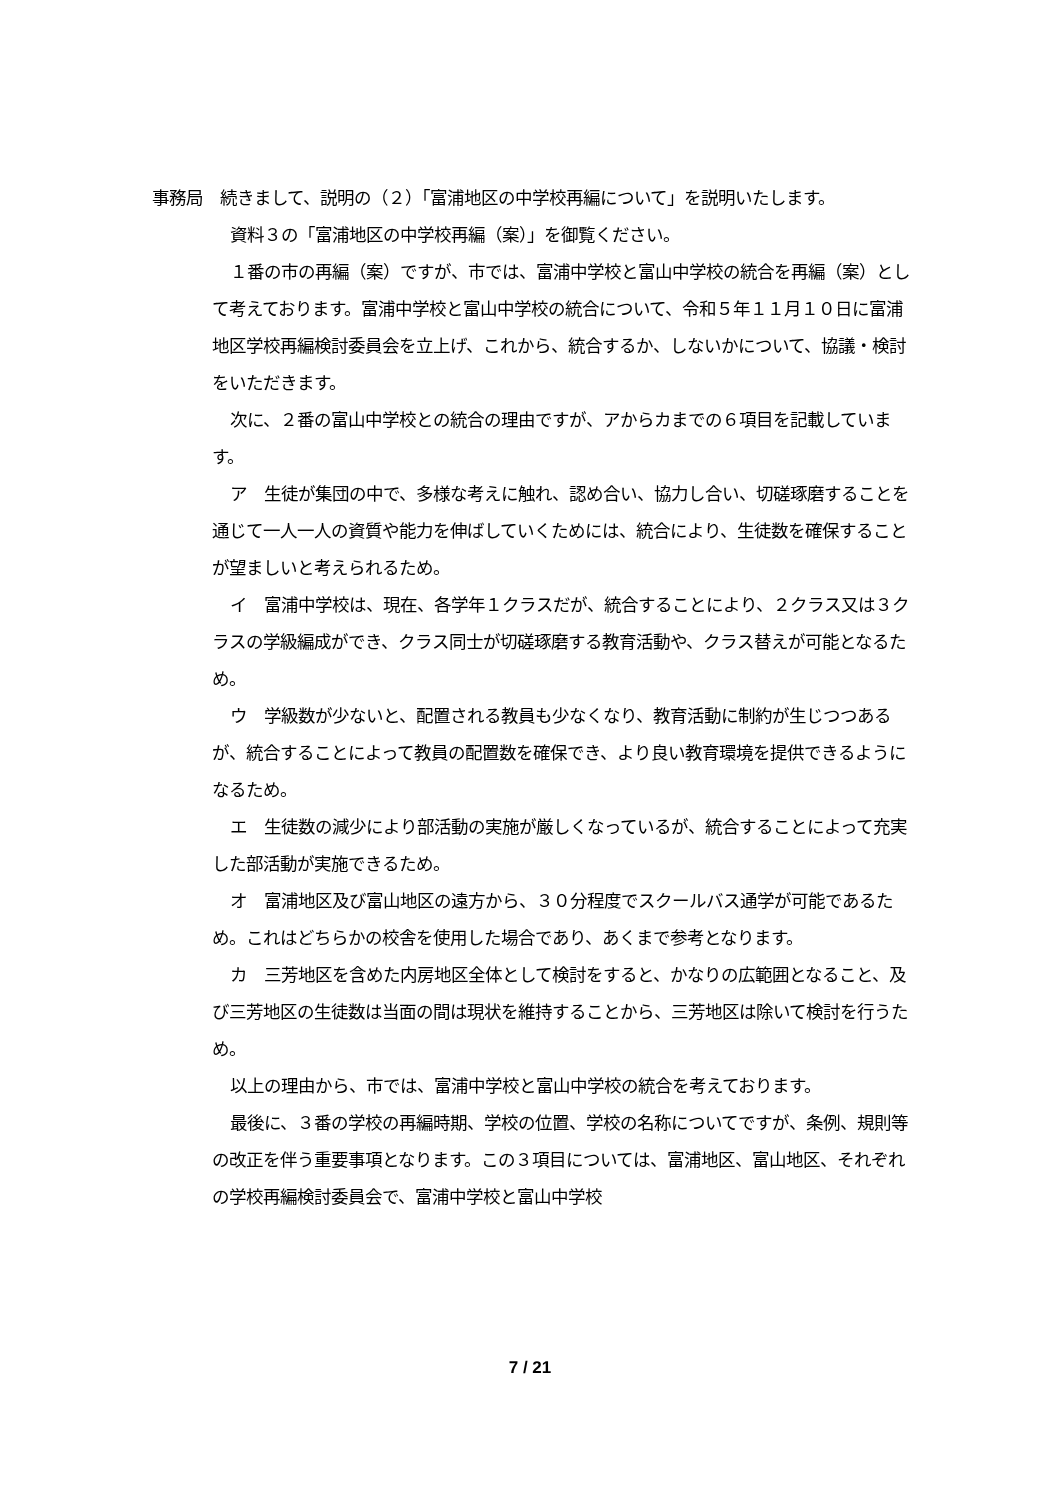事務局　続きまして、説明の（２）「富浦地区の中学校再編について」を説明いたします。
資料３の「富浦地区の中学校再編（案）」を御覧ください。
１番の市の再編（案）ですが、市では、富浦中学校と富山中学校の統合を再編（案）として考えております。富浦中学校と富山中学校の統合について、令和５年１１月１０日に富浦地区学校再編検討委員会を立上げ、これから、統合するか、しないかについて、協議・検討をいただきます。
次に、２番の富山中学校との統合の理由ですが、アからカまでの６項目を記載しています。
ア　生徒が集団の中で、多様な考えに触れ、認め合い、協力し合い、切磋琢磨することを通じて一人一人の資質や能力を伸ばしていくためには、統合により、生徒数を確保することが望ましいと考えられるため。
イ　富浦中学校は、現在、各学年１クラスだが、統合することにより、２クラス又は３クラスの学級編成ができ、クラス同士が切磋琢磨する教育活動や、クラス替えが可能となるため。
ウ　学級数が少ないと、配置される教員も少なくなり、教育活動に制約が生じつつあるが、統合することによって教員の配置数を確保でき、より良い教育環境を提供できるようになるため。
エ　生徒数の減少により部活動の実施が厳しくなっているが、統合することによって充実した部活動が実施できるため。
オ　富浦地区及び富山地区の遠方から、３０分程度でスクールバス通学が可能であるため。これはどちらかの校舎を使用した場合であり、あくまで参考となります。
カ　三芳地区を含めた内房地区全体として検討をすると、かなりの広範囲となること、及び三芳地区の生徒数は当面の間は現状を維持することから、三芳地区は除いて検討を行うため。
以上の理由から、市では、富浦中学校と富山中学校の統合を考えております。
最後に、３番の学校の再編時期、学校の位置、学校の名称についてですが、条例、規則等の改正を伴う重要事項となります。この３項目については、富浦地区、富山地区、それぞれの学校再編検討委員会で、富浦中学校と富山中学校
7 / 21